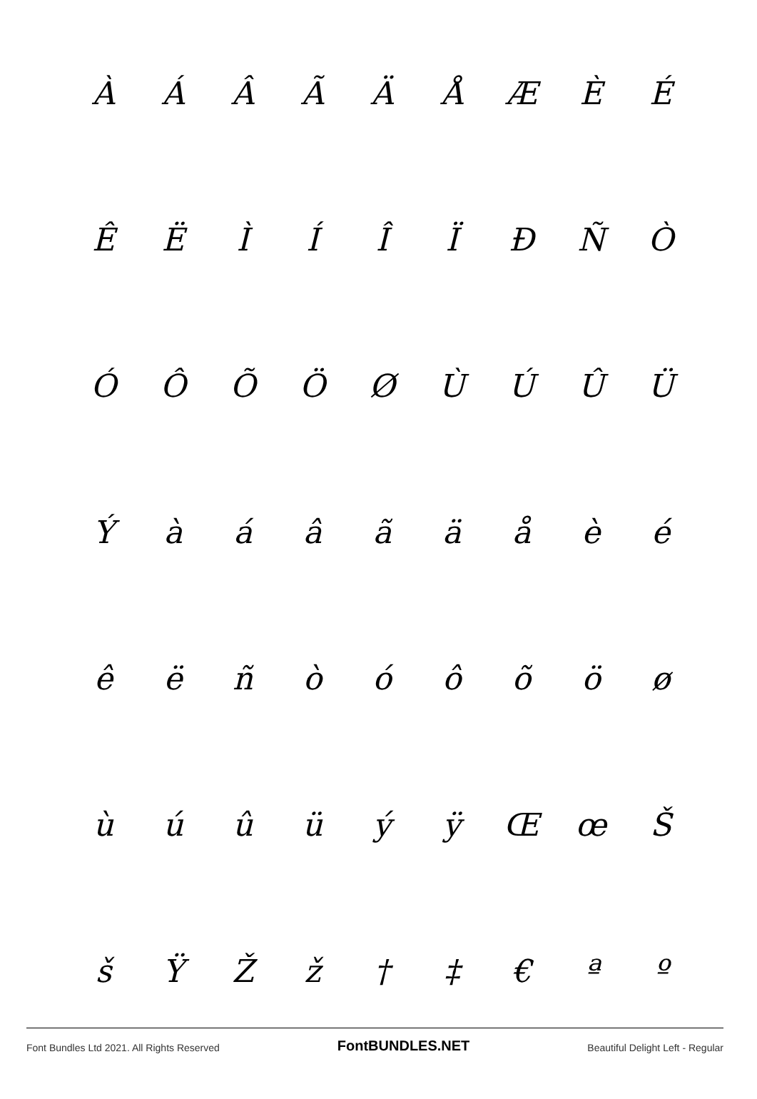À Á Â Ã Ä Å Æ È É
Ê Ë Ì Í Î Ï Ð Ñ Ò
Ó Ô Õ Ö Ø Ù Ú Û Ü
Ý à á â ã ä å è é
ê ë ñ ò ó ô õ ö ø
ù ú û ü ý ÿ Œ œ Š
š Ÿ Ž ž † ‡ € ª º
Font Bundles Ltd 2021. All Rights Reserved FontBUNDLES.NET Beautiful Delight Left - Regular